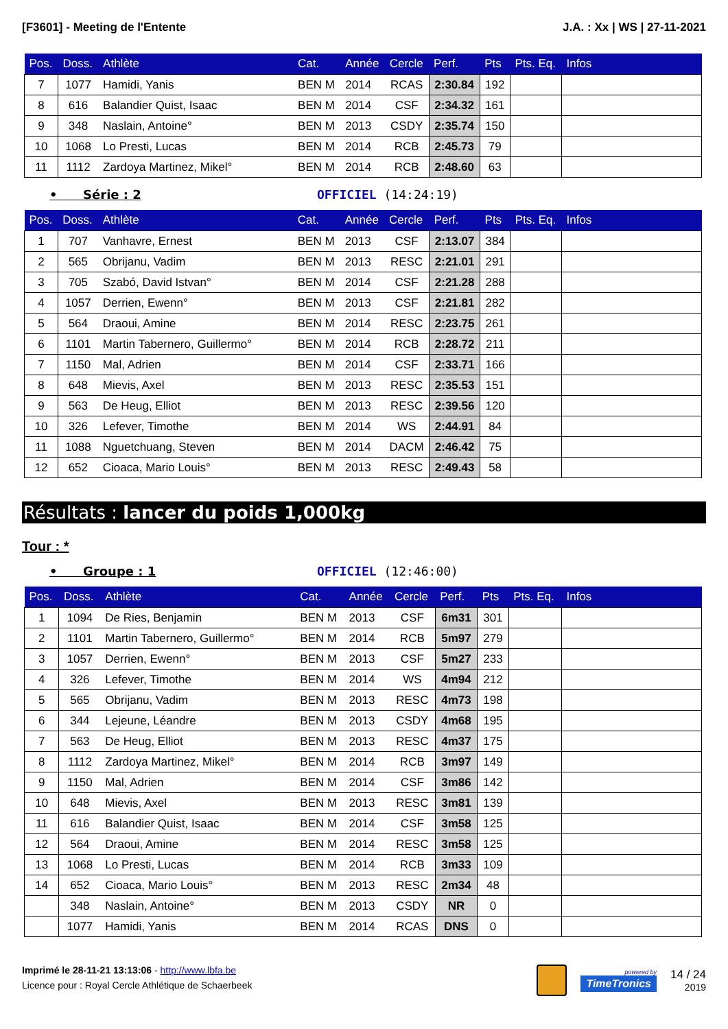[F3601] - Meeting de l'Entente J.A. : Xx | WS | 27-11-2021
| Pos. | Doss. | Athlète | Cat. | Année | Cercle | Perf. | Pts | Pts. Eq. | Infos |
| --- | --- | --- | --- | --- | --- | --- | --- | --- | --- |
| 7 | 1077 | Hamidi, Yanis | BEN M | 2014 | RCAS | 2:30.84 | 192 | | |
| 8 | 616 | Balandier Quist, Isaac | BEN M | 2014 | CSF | 2:34.32 | 161 | | |
| 9 | 348 | Naslain, Antoine° | BEN M | 2013 | CSDY | 2:35.74 | 150 | | |
| 10 | 1068 | Lo Presti, Lucas | BEN M | 2014 | RCB | 2:45.73 | 79 | | |
| 11 | 1112 | Zardoya Martinez, Mikel° | BEN M | 2014 | RCB | 2:48.60 | 63 | | |
• Série : 2 OFFICIEL (14:24:19)
| Pos. | Doss. | Athlète | Cat. | Année | Cercle | Perf. | Pts | Pts. Eq. | Infos |
| --- | --- | --- | --- | --- | --- | --- | --- | --- | --- |
| 1 | 707 | Vanhavre, Ernest | BEN M | 2013 | CSF | 2:13.07 | 384 | | |
| 2 | 565 | Obrijanu, Vadim | BEN M | 2013 | RESC | 2:21.01 | 291 | | |
| 3 | 705 | Szabó, David Istvan° | BEN M | 2014 | CSF | 2:21.28 | 288 | | |
| 4 | 1057 | Derrien, Ewenn° | BEN M | 2013 | CSF | 2:21.81 | 282 | | |
| 5 | 564 | Draoui, Amine | BEN M | 2014 | RESC | 2:23.75 | 261 | | |
| 6 | 1101 | Martin Tabernero, Guillermo° | BEN M | 2014 | RCB | 2:28.72 | 211 | | |
| 7 | 1150 | Mal, Adrien | BEN M | 2014 | CSF | 2:33.71 | 166 | | |
| 8 | 648 | Mievis, Axel | BEN M | 2013 | RESC | 2:35.53 | 151 | | |
| 9 | 563 | De Heug, Elliot | BEN M | 2013 | RESC | 2:39.56 | 120 | | |
| 10 | 326 | Lefever, Timothe | BEN M | 2014 | WS | 2:44.91 | 84 | | |
| 11 | 1088 | Nguetchuang, Steven | BEN M | 2014 | DACM | 2:46.42 | 75 | | |
| 12 | 652 | Cioaca, Mario Louis° | BEN M | 2013 | RESC | 2:49.43 | 58 | | |
Résultats : lancer du poids 1,000kg
Tour : *
• Groupe : 1 OFFICIEL (12:46:00)
| Pos. | Doss. | Athlète | Cat. | Année | Cercle | Perf. | Pts | Pts. Eq. | Infos |
| --- | --- | --- | --- | --- | --- | --- | --- | --- | --- |
| 1 | 1094 | De Ries, Benjamin | BEN M | 2013 | CSF | 6m31 | 301 | | |
| 2 | 1101 | Martin Tabernero, Guillermo° | BEN M | 2014 | RCB | 5m97 | 279 | | |
| 3 | 1057 | Derrien, Ewenn° | BEN M | 2013 | CSF | 5m27 | 233 | | |
| 4 | 326 | Lefever, Timothe | BEN M | 2014 | WS | 4m94 | 212 | | |
| 5 | 565 | Obrijanu, Vadim | BEN M | 2013 | RESC | 4m73 | 198 | | |
| 6 | 344 | Lejeune, Léandre | BEN M | 2013 | CSDY | 4m68 | 195 | | |
| 7 | 563 | De Heug, Elliot | BEN M | 2013 | RESC | 4m37 | 175 | | |
| 8 | 1112 | Zardoya Martinez, Mikel° | BEN M | 2014 | RCB | 3m97 | 149 | | |
| 9 | 1150 | Mal, Adrien | BEN M | 2014 | CSF | 3m86 | 142 | | |
| 10 | 648 | Mievis, Axel | BEN M | 2013 | RESC | 3m81 | 139 | | |
| 11 | 616 | Balandier Quist, Isaac | BEN M | 2014 | CSF | 3m58 | 125 | | |
| 12 | 564 | Draoui, Amine | BEN M | 2014 | RESC | 3m58 | 125 | | |
| 13 | 1068 | Lo Presti, Lucas | BEN M | 2014 | RCB | 3m33 | 109 | | |
| 14 | 652 | Cioaca, Mario Louis° | BEN M | 2013 | RESC | 2m34 | 48 | | |
| | 348 | Naslain, Antoine° | BEN M | 2013 | CSDY | NR | 0 | | |
| | 1077 | Hamidi, Yanis | BEN M | 2014 | RCAS | DNS | 0 | | |
Imprimé le 28-11-21 13:13:06 - http://www.lbfa.be
Licence pour : Royal Cercle Athlétique de Schaerbeek
powered by
TimeTronics
14 / 24
2019